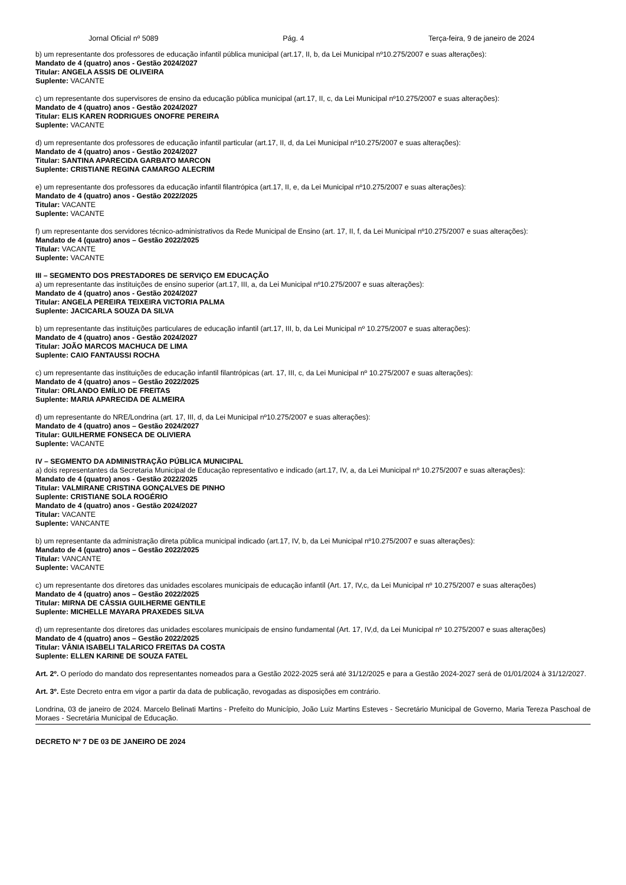Jornal Oficial nº 5089 Pág. 4 Terça-feira, 9 de janeiro de 2024
b) um representante dos professores de educação infantil pública municipal (art.17, II, b, da Lei Municipal nº10.275/2007 e suas alterações):
Mandato de 4 (quatro) anos - Gestão 2024/2027
Titular: ANGELA ASSIS DE OLIVEIRA
Suplente: VACANTE
c) um representante dos supervisores de ensino da educação pública municipal (art.17, II, c, da Lei Municipal nº10.275/2007 e suas alterações):
Mandato de 4 (quatro) anos - Gestão 2024/2027
Titular: ELIS KAREN RODRIGUES ONOFRE PEREIRA
Suplente: VACANTE
d) um representante dos professores de educação infantil particular (art.17, II, d, da Lei Municipal nº10.275/2007 e suas alterações):
Mandato de 4 (quatro) anos - Gestão 2024/2027
Titular: SANTINA APARECIDA GARBATO MARCON
Suplente: CRISTIANE REGINA CAMARGO ALECRIM
e) um representante dos professores da educação infantil filantrópica (art.17, II, e, da Lei Municipal nº10.275/2007 e suas alterações):
Mandato de 4 (quatro) anos - Gestão 2022/2025
Titular: VACANTE
Suplente: VACANTE
f) um representante dos servidores técnico-administrativos da Rede Municipal de Ensino (art. 17, II, f, da Lei Municipal nº10.275/2007 e suas alterações):
Mandato de 4 (quatro) anos – Gestão 2022/2025
Titular: VACANTE
Suplente: VACANTE
III – SEGMENTO DOS PRESTADORES DE SERVIÇO EM EDUCAÇÃO
a) um representante das instituições de ensino superior (art.17, III, a, da Lei Municipal nº10.275/2007 e suas alterações):
Mandato de 4 (quatro) anos - Gestão 2024/2027
Titular: ANGELA PEREIRA TEIXEIRA VICTORIA PALMA
Suplente: JACICARLA SOUZA DA SILVA
b) um representante das instituições particulares de educação infantil (art.17, III, b, da Lei Municipal nº 10.275/2007 e suas alterações):
Mandato de 4 (quatro) anos - Gestão 2024/2027
Titular: JOÃO MARCOS MACHUCA DE LIMA
Suplente: CAIO FANTAUSSI ROCHA
c) um representante das instituições de educação infantil filantrópicas (art. 17, III, c, da Lei Municipal nº 10.275/2007 e suas alterações):
Mandato de 4 (quatro) anos – Gestão 2022/2025
Titular: ORLANDO EMÍLIO DE FREITAS
Suplente: MARIA APARECIDA DE ALMEIRA
d) um representante do NRE/Londrina (art. 17, III, d, da Lei Municipal nº10.275/2007 e suas alterações):
Mandato de 4 (quatro) anos – Gestão 2024/2027
Titular: GUILHERME FONSECA DE OLIVIERA
Suplente: VACANTE
IV – SEGMENTO DA ADMINISTRAÇÃO PÚBLICA MUNICIPAL
a) dois representantes da Secretaria Municipal de Educação representativo e indicado (art.17, IV, a, da Lei Municipal nº 10.275/2007 e suas alterações):
Mandato de 4 (quatro) anos - Gestão 2022/2025
Titular: VALMIRANE CRISTINA GONÇALVES DE PINHO
Suplente: CRISTIANE SOLA ROGÉRIO
Mandato de 4 (quatro) anos - Gestão 2024/2027
Titular: VACANTE
Suplente: VANCANTE
b) um representante da administração direta pública municipal indicado (art.17, IV, b, da Lei Municipal nº10.275/2007 e suas alterações):
Mandato de 4 (quatro) anos – Gestão 2022/2025
Titular: VANCANTE
Suplente: VACANTE
c) um representante dos diretores das unidades escolares municipais de educação infantil (Art. 17, IV,c, da Lei Municipal nº 10.275/2007 e suas alterações)
Mandato de 4 (quatro) anos – Gestão 2022/2025
Titular: MIRNA DE CÁSSIA GUILHERME GENTILE
Suplente: MICHELLE MAYARA PRAXEDES SILVA
d) um representante dos diretores das unidades escolares municipais de ensino fundamental (Art. 17, IV,d, da Lei Municipal nº 10.275/2007 e suas alterações)
Mandato de 4 (quatro) anos – Gestão 2022/2025
Titular: VÂNIA ISABELI TALARICO FREITAS DA COSTA
Suplente: ELLEN KARINE DE SOUZA FATEL
Art. 2º. O período do mandato dos representantes nomeados para a Gestão 2022-2025 será até 31/12/2025 e para a Gestão 2024-2027 será de 01/01/2024 à 31/12/2027.
Art. 3º. Este Decreto entra em vigor a partir da data de publicação, revogadas as disposições em contrário.
Londrina, 03 de janeiro de 2024. Marcelo Belinati Martins - Prefeito do Município, João Luiz Martins Esteves - Secretário Municipal de Governo, Maria Tereza Paschoal de Moraes - Secretária Municipal de Educação.
DECRETO Nº 7 DE 03 DE JANEIRO DE 2024